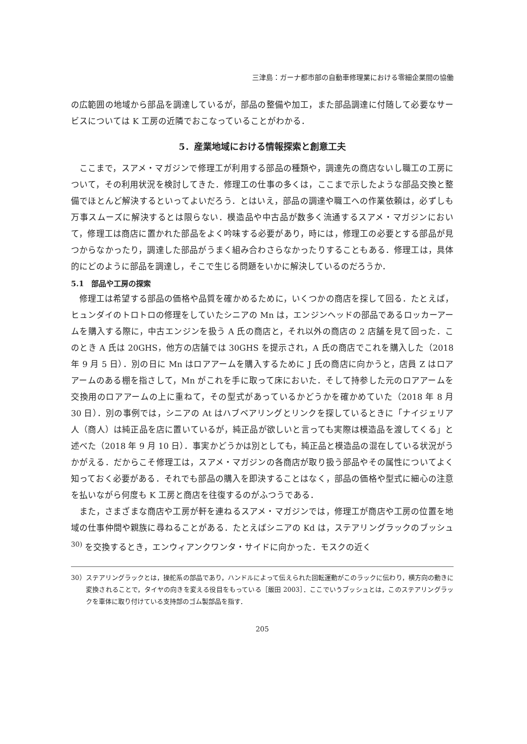三津島：ガーナ都市部の自動車修理業における零細企業間の協働
の広範囲の地域から部品を調達しているが，部品の整備や加工，また部品調達に付随して必要なサービスについては K 工房の近隣でおこなっていることがわかる．
5．産業地域における情報探索と創意工夫
ここまで，スアメ・マガジンで修理工が利用する部品の種類や，調達先の商店ないし職工の工房について，その利用状況を検討してきた．修理工の仕事の多くは，ここまで示したような部品交換と整備でほとんど解決するといってよいだろう．とはいえ，部品の調達や職工への作業依頼は，必ずしも万事スムーズに解決するとは限らない．模造品や中古品が数多く流通するスアメ・マガジンにおいて，修理工は商店に置かれた部品をよく吟味する必要があり，時には，修理工の必要とする部品が見つからなかったり，調達した部品がうまく組み合わさらなかったりすることもある．修理工は，具体的にどのように部品を調達し，そこで生じる問題をいかに解決しているのだろうか．
5.1　部品や工房の探索
修理工は希望する部品の価格や品質を確かめるために，いくつかの商店を探して回る．たとえば，ヒュンダイのトロトロの修理をしていたシニアの Mn は，エンジンヘッドの部品であるロッカーアームを購入する際に，中古エンジンを扱う A 氏の商店と，それ以外の商店の 2 店舗を見て回った．このとき A 氏は 20GHS，他方の店舗では 30GHS を提示され，A 氏の商店でこれを購入した（2018 年 9 月 5 日）．別の日に Mn はロアアームを購入するために J 氏の商店に向かうと，店員 Z はロアアームのある棚を指さして，Mn がこれを手に取って床においた．そして持参した元のロアアームを交換用のロアアームの上に重ねて，その型式があっているかどうかを確かめていた（2018 年 8 月 30 日）．別の事例では，シニアの At はハブベアリングとリンクを探しているときに「ナイジェリア人（商人）は純正品を店に置いているが，純正品が欲しいと言っても実際は模造品を渡してくる」と述べた（2018 年 9 月 10 日）．事実かどうかは別としても，純正品と模造品の混在している状況がうかがえる．だからこそ修理工は，スアメ・マガジンの各商店が取り扱う部品やその属性についてよく知っておく必要がある．それでも部品の購入を即決することはなく，部品の価格や型式に細心の注意を払いながら何度も K 工房と商店を往復するのがふつうである．
また，さまざまな商店や工房が軒を連ねるスアメ・マガジンでは，修理工が商店や工房の位置を地域の仕事仲間や親族に尋ねることがある．たとえばシニアの Kd は，ステアリングラックのブッシュ<sup>30)</sup> を交換するとき，エンウィアンクワンタ・サイドに向かった．モスクの近く
30）ステアリングラックとは，操舵系の部品であり，ハンドルによって伝えられた回転運動がこのラックに伝わり，横方向の動きに変換されることで，タイヤの向きを変える役目をもっている［飯田 2003］．ここでいうブッシュとは，このステアリングラックを車体に取り付けている支持部のゴム製部品を指す．
205